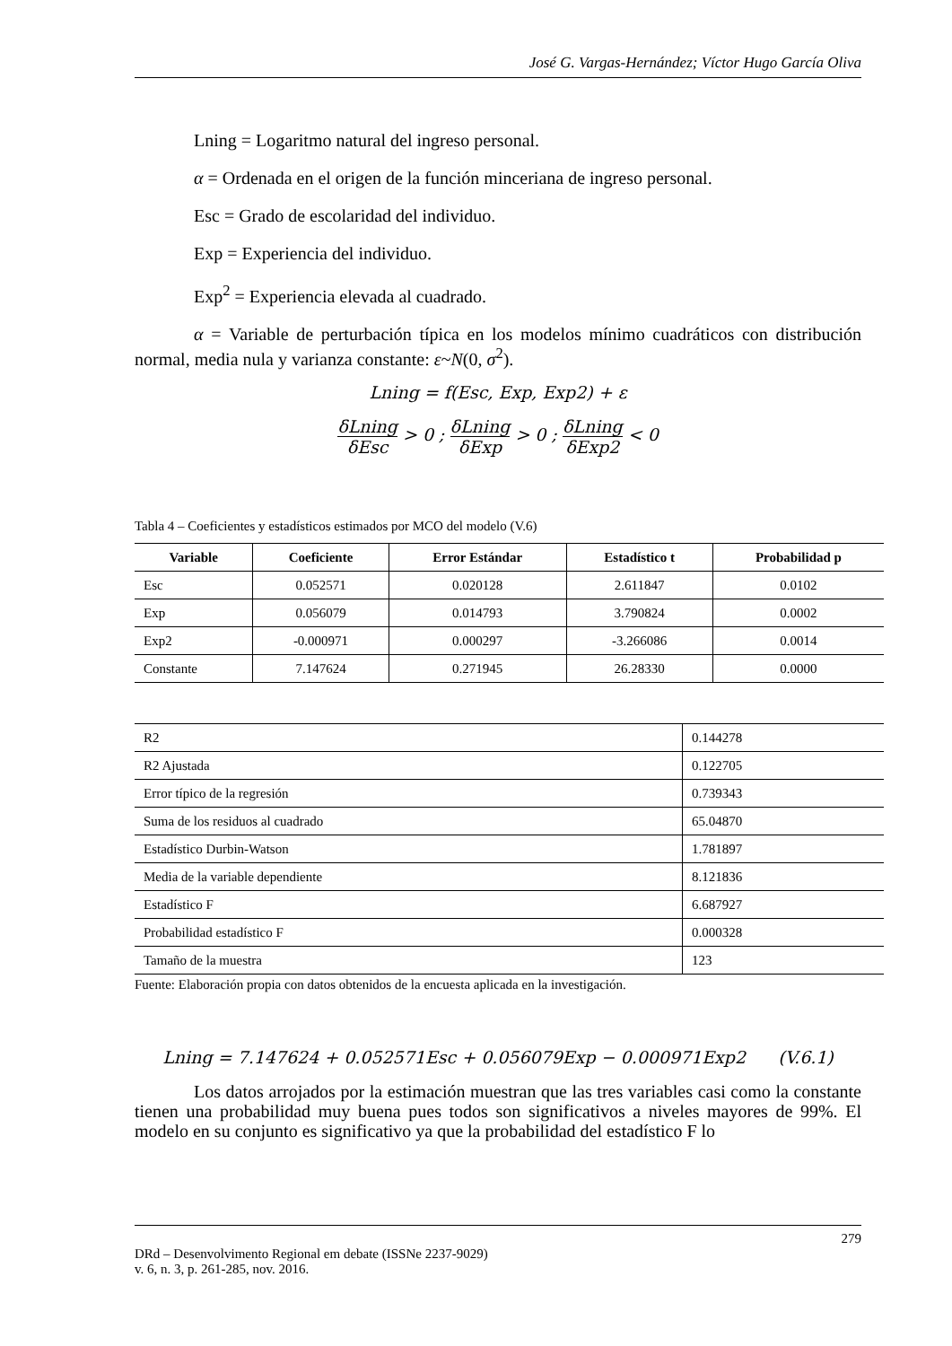José G. Vargas-Hernández; Víctor Hugo García Oliva
Lning = Logaritmo natural del ingreso personal.
α = Ordenada en el origen de la función minceriana de ingreso personal.
Esc = Grado de escolaridad del individuo.
Exp = Experiencia del individuo.
Exp<sup>2</sup> = Experiencia elevada al cuadrado.
α = Variable de perturbación típica en los modelos mínimo cuadráticos con distribución normal, media nula y varianza constante: ε~N(0, σ<sup>2</sup>).
Lning = f(Esc, Exp, Exp2) + ε
δLning δEsc > 0 ; δLning δExp > 0 ; δLning δExp2 < 0
Tabla 4 – Coeficientes y estadísticos estimados por MCO del modelo (V.6)
| Variable | Coeficiente | Error Estándar | Estadístico t | Probabilidad p |
| --- | --- | --- | --- | --- |
| Esc | 0.052571 | 0.020128 | 2.611847 | 0.0102 |
| Exp | 0.056079 | 0.014793 | 3.790824 | 0.0002 |
| Exp2 | -0.000971 | 0.000297 | -3.266086 | 0.0014 |
| Constante | 7.147624 | 0.271945 | 26.28330 | 0.0000 |
| R2 | 0.144278 |
| R2 Ajustada | 0.122705 |
| Error típico de la regresión | 0.739343 |
| Suma de los residuos al cuadrado | 65.04870 |
| Estadístico Durbin-Watson | 1.781897 |
| Media de la variable dependiente | 8.121836 |
| Estadístico F | 6.687927 |
| Probabilidad estadístico F | 0.000328 |
| Tamaño de la muestra | 123 |
Fuente: Elaboración propia con datos obtenidos de la encuesta aplicada en la investigación.
Lning = 7.147624 + 0.052571Esc + 0.056079Exp − 0.000971Exp2 (V.6.1)
Los datos arrojados por la estimación muestran que las tres variables casi como la constante tienen una probabilidad muy buena pues todos son significativos a niveles mayores de 99%. El modelo en su conjunto es significativo ya que la probabilidad del estadístico F lo
279
DRd – Desenvolvimento Regional em debate (ISSNe 2237-9029)
v. 6, n. 3, p. 261-285, nov. 2016.